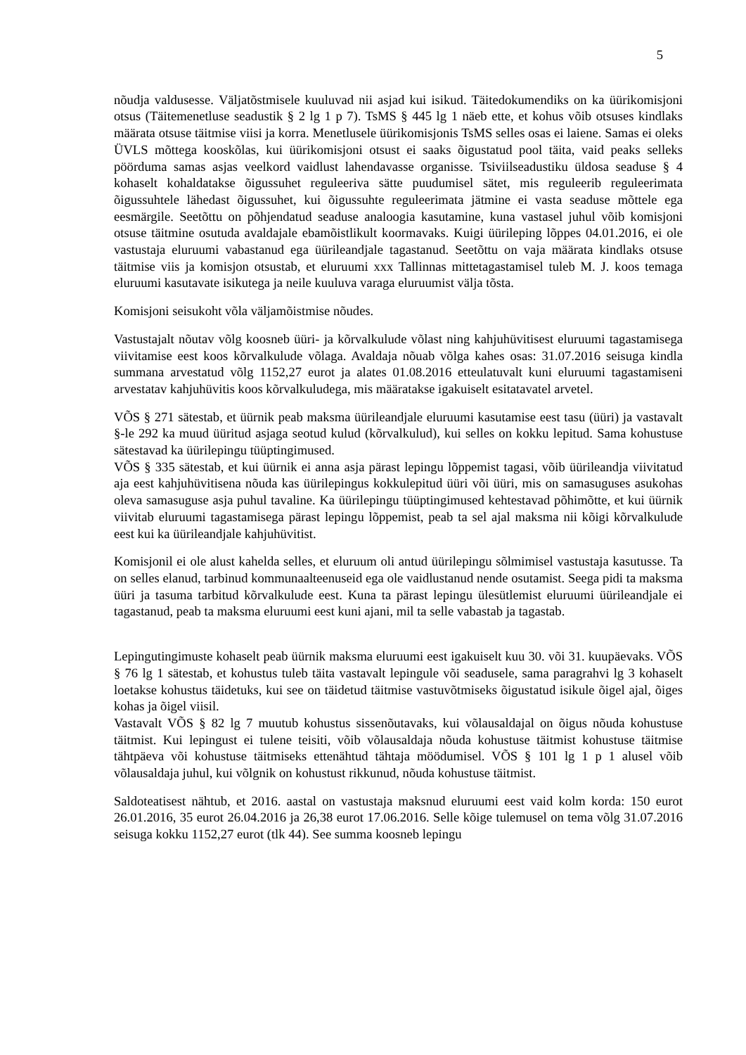5
nõudja valdusesse. Väljatõstmisele kuuluvad nii asjad kui isikud. Täitedokumendiks on ka üürikomisjoni otsus (Täitemenetluse seadustik § 2 lg 1 p 7). TsMS § 445 lg 1 näeb ette, et kohus võib otsuses kindlaks määrata otsuse täitmise viisi ja korra. Menetlusele üürikomisjonis TsMS selles osas ei laiene. Samas ei oleks ÜVLS mõttega kooskõlas, kui üürikomisjoni otsust ei saaks õigustatud pool täita, vaid peaks selleks pöörduma samas asjas veelkord vaidlust lahendavasse organisse. Tsiviilseadustiku üldosa seaduse § 4 kohaselt kohaldatakse õigussuhet reguleeriva sätte puudumisel sätet, mis reguleerib reguleerimata õigussuhtele lähedast õigussuhet, kui õigussuhte reguleerimata jätmine ei vasta seaduse mõttele ega eesmärgile. Seetõttu on põhjendatud seaduse analoogia kasutamine, kuna vastasel juhul võib komisjoni otsuse täitmine osutuda avaldajale ebamõistlikult koormavaks. Kuigi üürileping lõppes 04.01.2016, ei ole vastustaja eluruumi vabastanud ega üürileandjale tagastanud. Seetõttu on vaja määrata kindlaks otsuse täitmise viis ja komisjon otsustab, et eluruumi xxx Tallinnas mittetagastamisel tuleb M. J. koos temaga eluruumi kasutavate isikutega ja neile kuuluva varaga eluruumist välja tõsta.
Komisjoni seisukoht võla väljamõistmise nõudes.
Vastustajalt nõutav võlg koosneb üüri- ja kõrvalkulude võlast ning kahjuhüvitisest eluruumi tagastamisega viivitamise eest koos kõrvalkulude võlaga. Avaldaja nõuab võlga kahes osas: 31.07.2016 seisuga kindla summana arvestatud võlg 1152,27 eurot ja alates 01.08.2016 etteulatuvalt kuni eluruumi tagastamiseni arvestatav kahjuhüvitis koos kõrvalkuludega, mis määratakse igakuiselt esitatavatel arvetel.
VÕS § 271 sätestab, et üürnik peab maksma üürileandjale eluruumi kasutamise eest tasu (üüri) ja vastavalt §-le 292 ka muud üüritud asjaga seotud kulud (kõrvalkulud), kui selles on kokku lepitud. Sama kohustuse sätestavad ka üürilepingu tüüptingimused.
VÕS § 335 sätestab, et kui üürnik ei anna asja pärast lepingu lõppemist tagasi, võib üürileandja viivitatud aja eest kahjuhüvitisena nõuda kas üürilepingus kokkulepitud üüri või üüri, mis on samasuguses asukohas oleva samasuguse asja puhul tavaline. Ka üürilepingu tüüptingimused kehtestavad põhimõtte, et kui üürnik viivitab eluruumi tagastamisega pärast lepingu lõppemist, peab ta sel ajal maksma nii kõigi kõrvalkulude eest kui ka üürileandjale kahjuhüvitist.
Komisjonil ei ole alust kahelda selles, et eluruum oli antud üürilepingu sõlmimisel vastustaja kasutusse. Ta on selles elanud, tarbinud kommunaalteenuseid ega ole vaidlustanud nende osutamist. Seega pidi ta maksma üüri ja tasuma tarbitud kõrvalkulude eest. Kuna ta pärast lepingu ülesütlemist eluruumi üürileandjale ei tagastanud, peab ta maksma eluruumi eest kuni ajani, mil ta selle vabastab ja tagastab.
Lepingutingimuste kohaselt peab üürnik maksma eluruumi eest igakuiselt kuu 30. või 31. kuupäevaks. VÕS § 76 lg 1 sätestab, et kohustus tuleb täita vastavalt lepingule või seadusele, sama paragrahvi lg 3 kohaselt loetakse kohustus täidetuks, kui see on täidetud täitmise vastuvõtmiseks õigustatud isikule õigel ajal, õiges kohas ja õigel viisil.
Vastavalt VÕS § 82 lg 7 muutub kohustus sissenõutavaks, kui võlausaldajal on õigus nõuda kohustuse täitmist. Kui lepingust ei tulene teisiti, võib võlausaldaja nõuda kohustuse täitmist kohustuse täitmise tähtpäeva või kohustuse täitmiseks ettenähtud tähtaja möödumisel. VÕS § 101 lg 1 p 1 alusel võib võlausaldaja juhul, kui võlgnik on kohustust rikkunud, nõuda kohustuse täitmist.
Saldoteatisest nähtub, et 2016. aastal on vastustaja maksnud eluruumi eest vaid kolm korda: 150 eurot 26.01.2016, 35 eurot 26.04.2016 ja 26,38 eurot 17.06.2016. Selle kõige tulemusel on tema võlg 31.07.2016 seisuga kokku 1152,27 eurot (tlk 44). See summa koosneb lepingu